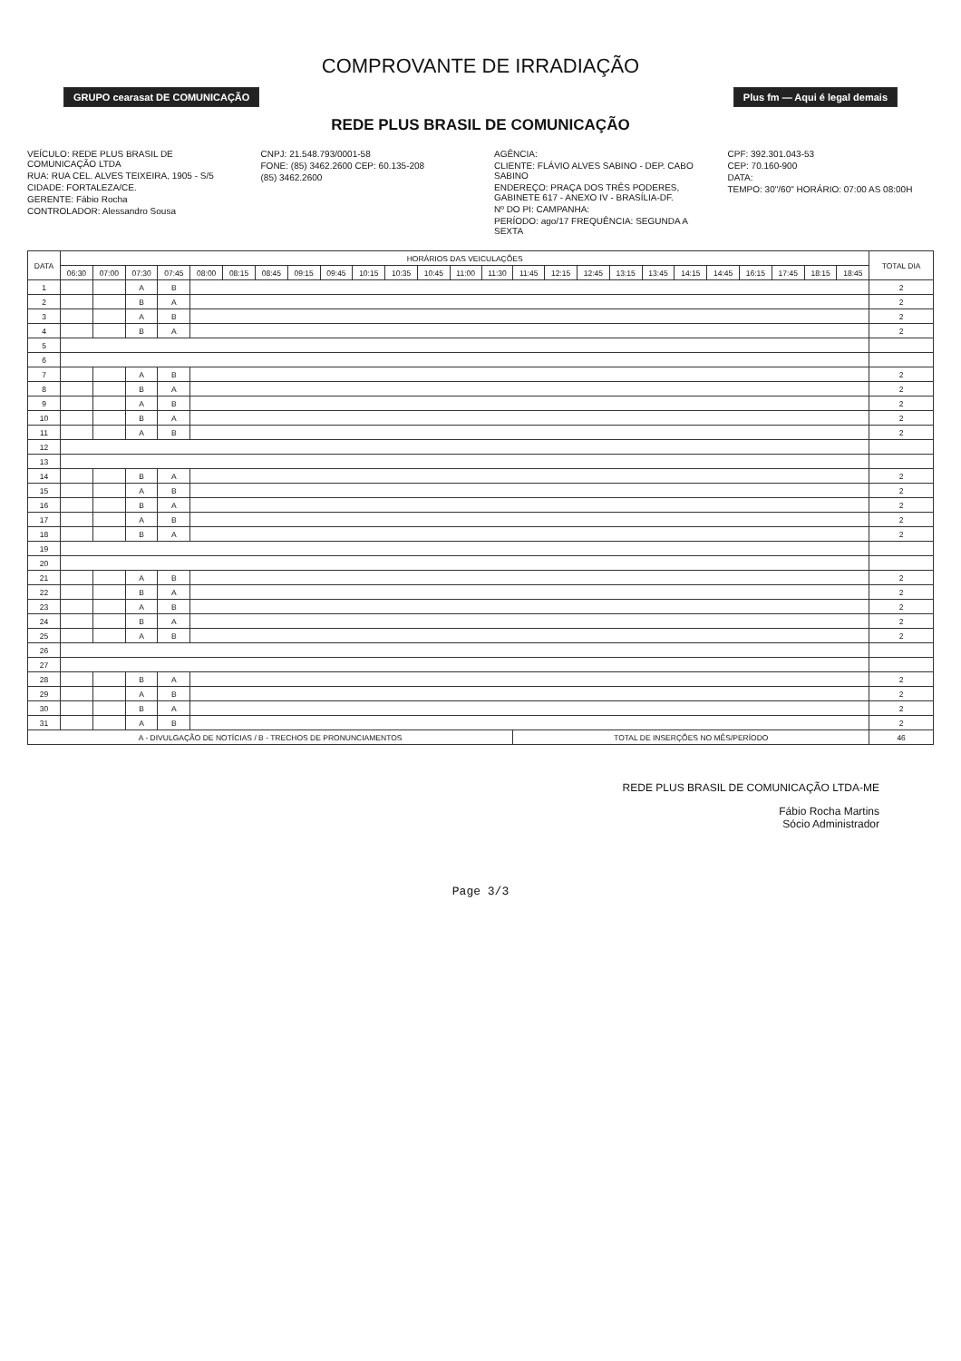COMPROVANTE DE IRRADIAÇÃO
GRUPO cearasat DE COMUNICAÇÃO Plus fm — Aqui é legal demais
REDE PLUS BRASIL DE COMUNICAÇÃO
VEÍCULO: REDE PLUS BRASIL DE COMUNICAÇÃO LTDA
RUA: RUA CEL. ALVES TEIXEIRA, 1905 - S/5
CIDADE: FORTALEZA/CE.
GERENTE: Fábio Rocha
CONTROLADOR: Alessandro Sousa
CNPJ: 21.548.793/0001-58
FONE: (85) 3462.2600 CEP: 60.135-208
(85) 3462.2600
AGÊNCIA:
CLIENTE: FLÁVIO ALVES SABINO - DEP. CABO SABINO
ENDEREÇO: PRAÇA DOS TRÊS PODERES, GABINETE 617 - ANEXO IV - BRASÍLIA-DF.
Nº DO PI: CAMPANHA:
PERÍODO: ago/17 FREQUÊNCIA: SEGUNDA A SEXTA
CPF: 392.301.043-53
CEP: 70.160-900
DATA:
TEMPO: 30"/60" HORÁRIO: 07:00 AS 08:00H
| DATA | HORÁRIOS DAS VEICULAÇÕES | | | | | | | | | | | | | | | | | | | | | | | | | TOTAL DIA |
| --- | --- | --- | --- | --- | --- | --- | --- | --- | --- | --- | --- | --- | --- | --- | --- | --- | --- | --- | --- | --- | --- | --- | --- | --- | --- | --- |
| | 06:30 | 07:00 | 07:30 | 07:45 | 08:00 | 08:15 | 08:45 | 09:15 | 09:45 | 10:15 | 10:35 | 10:45 | 11:00 | 11:30 | 11:45 | 12:15 | 12:45 | 13:15 | 13:45 | 14:15 | 14:45 | 16:15 | 17:45 | 18:15 | 18:45 | |
| 1 | | | A | B | | | | | | | | | | | | | | | | | | | | | | 2 |
| 2 | | | B | A | | | | | | | | | | | | | | | | | | | | | | 2 |
| 3 | | | A | B | | | | | | | | | | | | | | | | | | | | | | 2 |
| 4 | | | B | A | | | | | | | | | | | | | | | | | | | | | | 2 |
| 5 | | | | | | | | | | | | | | | | | | | | | | | | | | |
| 6 | | | | | | | | | | | | | | | | | | | | | | | | | | |
| 7 | | | A | B | | | | | | | | | | | | | | | | | | | | | | 2 |
| 8 | | | B | A | | | | | | | | | | | | | | | | | | | | | | 2 |
| 9 | | | A | B | | | | | | | | | | | | | | | | | | | | | | 2 |
| 10 | | | B | A | | | | | | | | | | | | | | | | | | | | | | 2 |
| 11 | | | A | B | | | | | | | | | | | | | | | | | | | | | | 2 |
| 12 | | | | | | | | | | | | | | | | | | | | | | | | | | |
| 13 | | | | | | | | | | | | | | | | | | | | | | | | | | |
| 14 | | | B | A | | | | | | | | | | | | | | | | | | | | | | 2 |
| 15 | | | A | B | | | | | | | | | | | | | | | | | | | | | | 2 |
| 16 | | | B | A | | | | | | | | | | | | | | | | | | | | | | 2 |
| 17 | | | A | B | | | | | | | | | | | | | | | | | | | | | | 2 |
| 18 | | | B | A | | | | | | | | | | | | | | | | | | | | | | 2 |
| 19 | | | | | | | | | | | | | | | | | | | | | | | | | | |
| 20 | | | | | | | | | | | | | | | | | | | | | | | | | | |
| 21 | | | A | B | | | | | | | | | | | | | | | | | | | | | | 2 |
| 22 | | | B | A | | | | | | | | | | | | | | | | | | | | | | 2 |
| 23 | | | A | B | | | | | | | | | | | | | | | | | | | | | | 2 |
| 24 | | | B | A | | | | | | | | | | | | | | | | | | | | | | 2 |
| 25 | | | A | B | | | | | | | | | | | | | | | | | | | | | | 2 |
| 26 | | | | | | | | | | | | | | | | | | | | | | | | | | |
| 27 | | | | | | | | | | | | | | | | | | | | | | | | | | |
| 28 | | | B | A | | | | | | | | | | | | | | | | | | | | | | 2 |
| 29 | | | A | B | | | | | | | | | | | | | | | | | | | | | | 2 |
| 30 | | | B | A | | | | | | | | | | | | | | | | | | | | | | 2 |
| 31 | | | A | B | | | | | | | | | | | | | | | | | | | | | | 2 |
| A - DIVULGAÇÃO DE NOTÍCIAS / B - TRECHOS DE PRONUNCIAMENTOS | | | | | | | | | | | | | | | TOTAL DE INSERÇÕES NO MÊS/PERÍODO | | | | | | | | | | | 46 |
REDE PLUS BRASIL DE COMUNICAÇÃO LTDA-ME
Fábio Rocha Martins
Sócio Administrador
Page 3/3